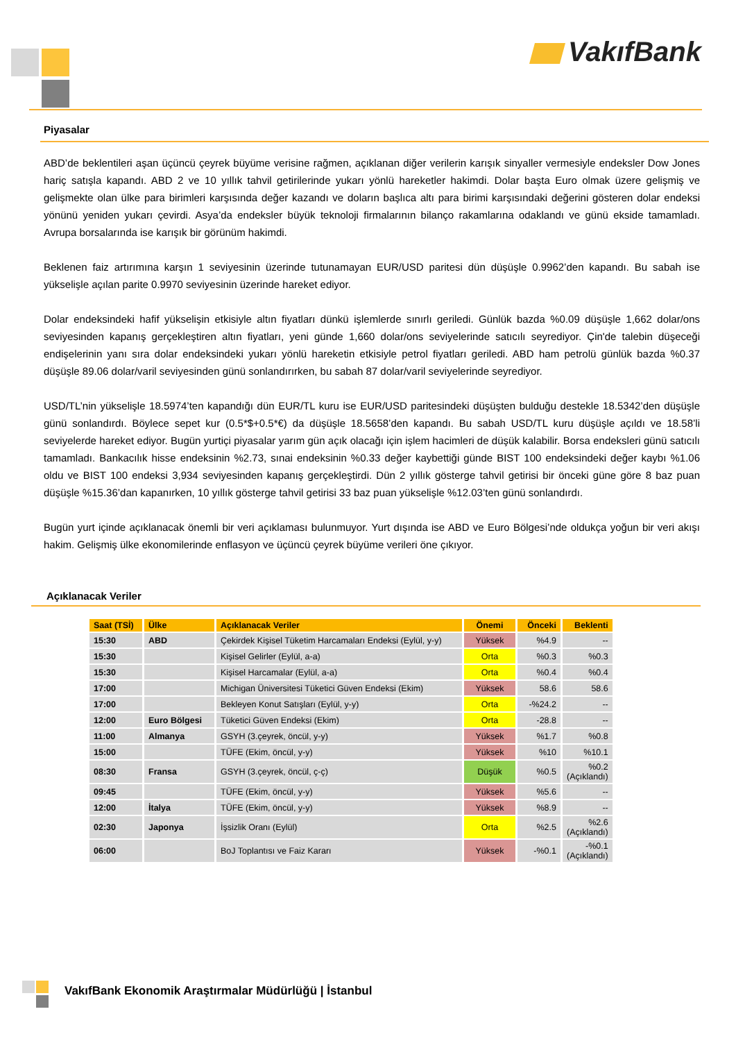VakıfBank
Piyasalar
ABD’de beklentileri aşan üçüncü çeyrek büyüme verisine rağmen, açıklanan diğer verilerin karışık sinyaller vermesiyle endeksler Dow Jones hariç satışla kapandı. ABD 2 ve 10 yıllık tahvil getirilerinde yukarı yönlü hareketler hakimdi. Dolar başta Euro olmak üzere gelişmiş ve gelişmekte olan ülke para birimleri karşısında değer kazandı ve doların başlıca altı para birimi karşısındaki değerini gösteren dolar endeksi yönünü yeniden yukarı çevirdi. Asya’da endeksler büyük teknoloji firmalarının bilanço rakamlarına odaklandı ve günü ekside tamamladı. Avrupa borsalarında ise karışık bir görünüm hakimdi.
Beklenen faiz artırımına karşın 1 seviyesinin üzerinde tutunamayan EUR/USD paritesi dün düşüşle 0.9962’den kapandı. Bu sabah ise yükselişle açılan parite 0.9970 seviyesinin üzerinde hareket ediyor.
Dolar endeksindeki hafif yükselişin etkisiyle altın fiyatları dünkü işlemlerde sınırlı geriledi. Günlük bazda %0.09 düşüşle 1,662 dolar/ons seviyesinden kapanış gerçekleştiren altın fiyatları, yeni günde 1,660 dolar/ons seviyelerinde satıcılı seyrediyor. Çin'de talebin düşeceği endişelerinin yanı sıra dolar endeksindeki yukarı yönlü hareketin etkisiyle petrol fiyatları geriledi. ABD ham petrolü günlük bazda %0.37 düşüşle 89.06 dolar/varil seviyesinden günü sonlandırırken, bu sabah 87 dolar/varil seviyelerinde seyrediyor.
USD/TL’nin yükselişle 18.5974’ten kapandığı dün EUR/TL kuru ise EUR/USD paritesindeki düşüşten bulduğu destekle 18.5342’den düşüşle günü sonlandırdı. Böylece sepet kur (0.5*$+0.5*€) da düşüşle 18.5658’den kapandı. Bu sabah USD/TL kuru düşüşle açıldı ve 18.58’li seviyelerde hareket ediyor. Bugün yurtiçi piyasalar yarım gün açık olacağı için işlem hacimleri de düşük kalabilir. Borsa endeksleri günü satıcılı tamamladı. Bankacılık hisse endeksinin %2.73, sınai endeksinin %0.33 değer kaybettiği günde BIST 100 endeksindeki değer kaybı %1.06 oldu ve BIST 100 endeksi 3,934 seviyesinden kapanış gerçekleştirdi. Dün 2 yıllık gösterge tahvil getirisi bir önceki güne göre 8 baz puan düşüşle %15.36’dan kapanırken, 10 yıllık gösterge tahvil getirisi 33 baz puan yükselişle %12.03’ten günü sonlandırdı.
Bugün yurt içinde açıklanacak önemli bir veri açıklaması bulunmuyor. Yurt dışında ise ABD ve Euro Bölgesi’nde oldukça yoğun bir veri akışı hakim. Gelişmiş ülke ekonomilerinde enflasyon ve üçüncü çeyrek büyüme verileri öne çıkıyor.
Açıklanacak Veriler
| Saat (TSİ) | Ülke | Açıklanacak Veriler | Önemi | Önceki | Beklenti |
| --- | --- | --- | --- | --- | --- |
| 15:30 | ABD | Çekirdek Kişisel Tüketim Harcamaları Endeksi (Eylül, y-y) | Yüksek | %4.9 | -- |
| 15:30 | | Kişisel Gelirler (Eylül, a-a) | Orta | %0.3 | %0.3 |
| 15:30 | | Kişisel Harcamalar (Eylül, a-a) | Orta | %0.4 | %0.4 |
| 17:00 | | Michigan Üniversitesi Tüketici Güven Endeksi (Ekim) | Yüksek | 58.6 | 58.6 |
| 17:00 | | Bekleyen Konut Satışları (Eylül, y-y) | Orta | -%24.2 | -- |
| 12:00 | Euro Bölgesi | Tüketici Güven Endeksi (Ekim) | Orta | -28.8 | -- |
| 11:00 | Almanya | GSYH (3.çeyrek, öncül, y-y) | Yüksek | %1.7 | %0.8 |
| 15:00 | | TÜFE (Ekim, öncül, y-y) | Yüksek | %10 | %10.1 |
| 08:30 | Fransa | GSYH (3.çeyrek, öncül, ç-ç) | Düşük | %0.5 | %0.2 (Açıklandı) |
| 09:45 | | TÜFE (Ekim, öncül, y-y) | Yüksek | %5.6 | -- |
| 12:00 | İtalya | TÜFE (Ekim, öncül, y-y) | Yüksek | %8.9 | -- |
| 02:30 | Japonya | İşsizlik Oranı (Eylül) | Orta | %2.5 | %2.6 (Açıklandı) |
| 06:00 | | BoJ Toplantısı ve Faiz Kararı | Yüksek | -%0.1 | -%0.1 (Açıklandı) |
VakıfBank Ekonomik Araştırmalar Müdürlüğü | İstanbul